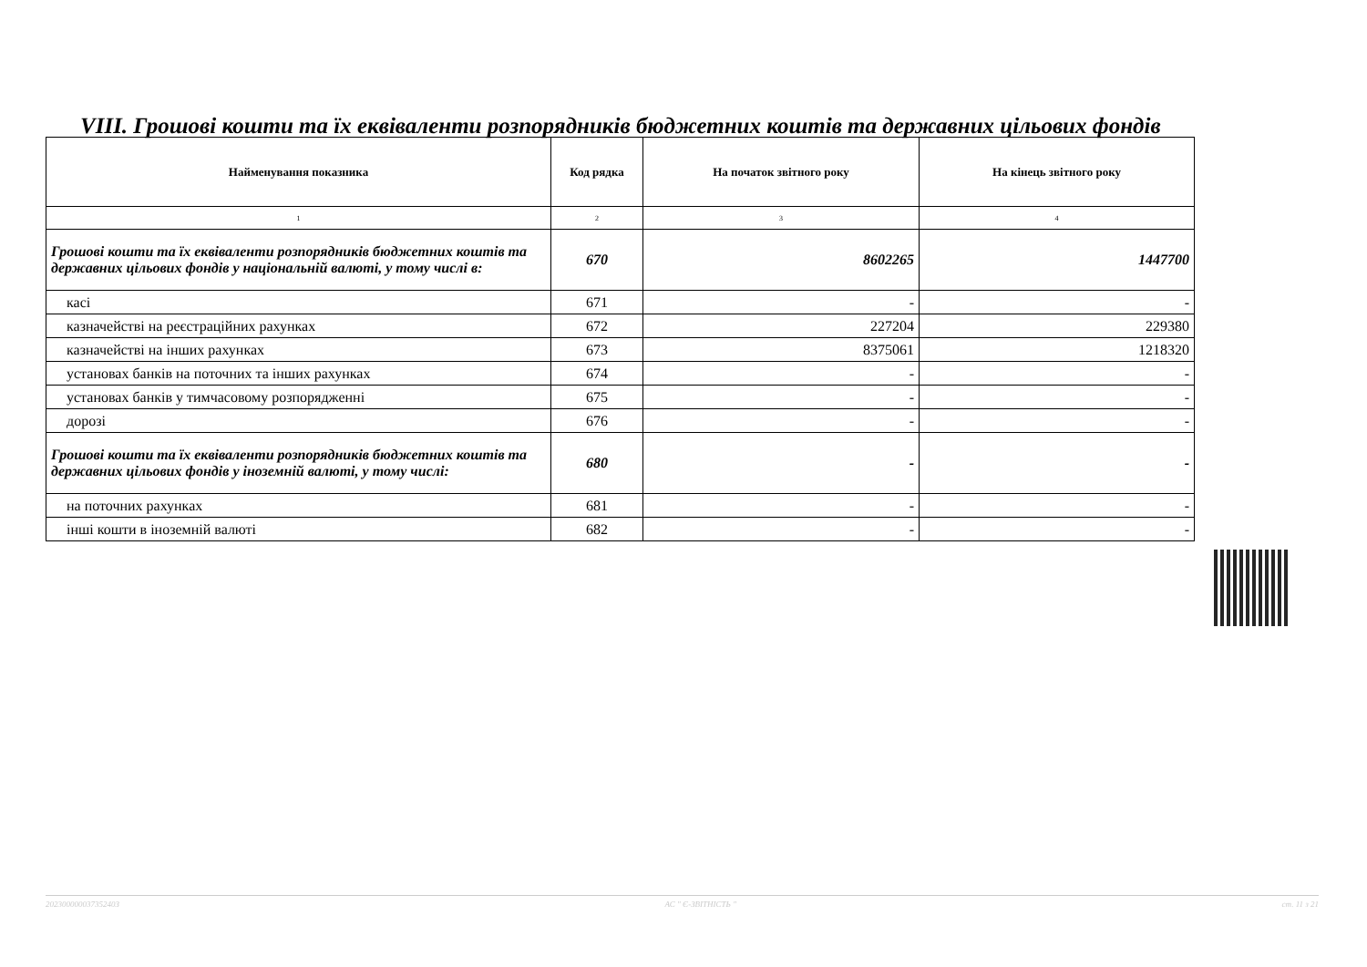VIII. Грошові кошти та їх еквіваленти розпорядників бюджетних коштів та державних цільових фондів
| Найменування показника | Код рядка | На початок звітного року | На кінець звітного року |
| --- | --- | --- | --- |
| 1 | 2 | 3 | 4 |
| Грошові кошти та їх еквіваленти розпорядників бюджетних коштів та державних цільових фондів у національній валюті, у тому числі в: | 670 | 8602265 | 1447700 |
| касі | 671 | - | - |
| казначействі на реєстраційних рахунках | 672 | 227204 | 229380 |
| казначействі на інших рахунках | 673 | 8375061 | 1218320 |
| установах банків на поточних та інших рахунках | 674 | - | - |
| установах банків у тимчасовому розпорядженні | 675 | - | - |
| дорозі | 676 | - | - |
| Грошові кошти та їх еквіваленти розпорядників бюджетних коштів та державних цільових фондів у іноземній валюті, у тому числі: | 680 | - | - |
| на поточних рахунках | 681 | - | - |
| інші кошти в іноземній валюті | 682 | - | - |
20230000003735240З АС " Є-ЗВІТНІСТЬ " ст. 11 з 21